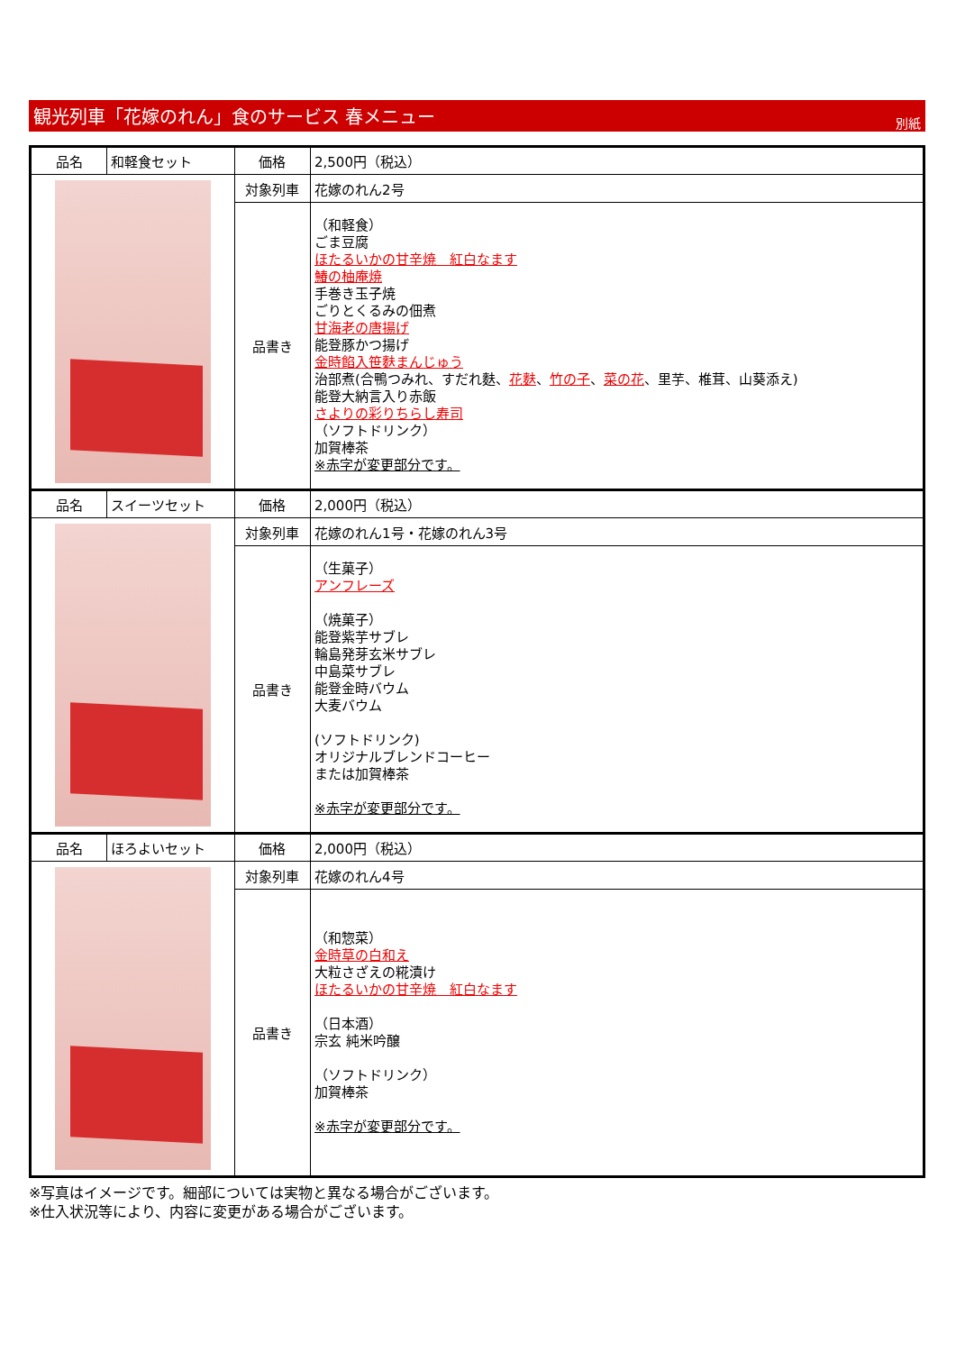観光列車「花嫁のれん」食のサービス 春メニュー 別紙
| 品名 | 和軽食セット | 価格 | 2,500円（税込） |
| | | 対象列車 | 花嫁のれん2号 |
| | | 品書き | （和軽食） ごま豆腐 ほたるいかの甘辛焼 紅白なます 鰆の柚庵焼 手巻き玉子焼 ごりとくるみの佃煮 甘海老の唐揚げ 能登豚かつ揚げ 金時餡入笹麩まんじゅう 治部煮(合鴨つみれ、すだれ麩、 花麩 、 竹の子 、 菜の花 、里芋、椎茸、山葵添え) 能登大納言入り赤飯 さよりの彩りちらし寿司 （ソフトドリンク） 加賀棒茶 ※赤字が変更部分です。 |
| 品名 | スイーツセット | 価格 | 2,000円（税込） |
| | | 対象列車 | 花嫁のれん1号・花嫁のれん3号 |
| | | 品書き | （生菓子） アンフレーズ （焼菓子） 能登紫芋サブレ 輪島発芽玄米サブレ 中島菜サブレ 能登金時バウム 大麦バウム (ソフトドリンク) オリジナルブレンドコーヒー または加賀棒茶 ※赤字が変更部分です。 |
| 品名 | ほろよいセット | 価格 | 2,000円（税込） |
| | | 対象列車 | 花嫁のれん4号 |
| | | 品書き | （和惣菜） 金時草の白和え 大粒さざえの糀漬け ほたるいかの甘辛焼 紅白なます （日本酒） 宗玄 純米吟醸 （ソフトドリンク） 加賀棒茶 ※赤字が変更部分です。 |
※写真はイメージです。細部については実物と異なる場合がございます。
※仕入状況等により、内容に変更がある場合がございます。